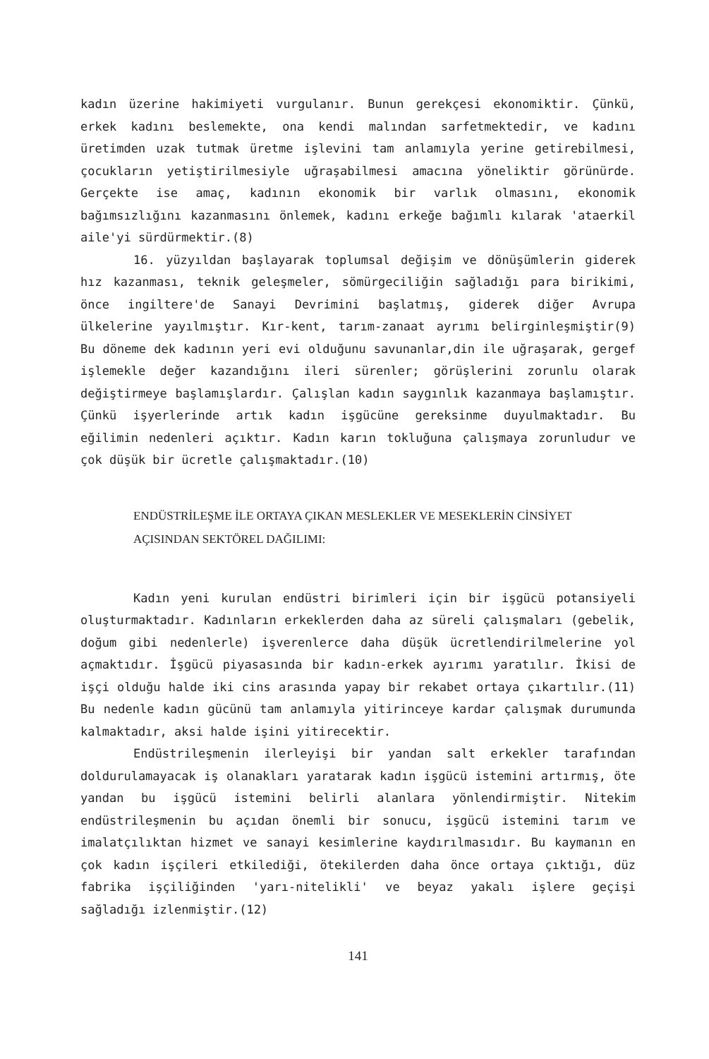kadın üzerine hakimiyeti vurgulanır. Bunun gerekçesi ekonomiktir. Çünkü, erkek kadını beslemekte, ona kendi malından sarfetmektedir, ve kadını üretimden uzak tutmak üretme işlevini tam anlamıyla yerine getirebilmesi, çocukların yetiştirilmesiyle uğraşabilmesi amacına yöneliktir görünürde. Gerçekte ise amaç, kadının ekonomik bir varlık olmasını, ekonomik bağımsızlığını kazanmasını önlemek, kadını erkeğe bağımlı kılarak 'ataerkil aile'yi sürdürmektir.(8)
16. yüzyıldan başlayarak toplumsal değişim ve dönüşümlerin giderek hız kazanması, teknik geleşmeler, sömürgeciliğin sağladığı para birikimi, önce ingiltere'de Sanayi Devrimini başlatmış, giderek diğer Avrupa ülkelerine yayılmıştır. Kır-kent, tarım-zanaat ayrımı belirginleşmiştir(9) Bu döneme dek kadının yeri evi olduğunu savunanlar,din ile uğraşarak, gergef işlemekle değer kazandığını ileri sürenler; görüşlerini zorunlu olarak değiştirmeye başlamışlardır. Çalışlan kadın saygınlık kazanmaya başlamıştır. Çünkü işyerlerinde artık kadın işgücüne gereksinme duyulmaktadır. Bu eğilimin nedenleri açıktır. Kadın karın tokluğuna çalışmaya zorunludur ve çok düşük bir ücretle çalışmaktadır.(10)
ENDÜSTRİLEŞME İLE ORTAYA ÇIKAN MESLEKLER VE MESEKLERİN CİNSİYET
AÇISINDAN SEKTÖREL DAĞILIMI:
Kadın yeni kurulan endüstri birimleri için bir işgücü potansiyeli oluşturmaktadır. Kadınların erkeklerden daha az süreli çalışmaları (gebelik, doğum gibi nedenlerle) işverenlerce daha düşük ücretlendirilmelerine yol açmaktıdır. İşgücü piyasasında bir kadın-erkek ayırımı yaratılır. İkisi de işçi olduğu halde iki cins arasında yapay bir rekabet ortaya çıkartılır.(11) Bu nedenle kadın gücünü tam anlamıyla yitirinceye kardar çalışmak durumunda kalmaktadır, aksi halde işini yitirecektir.
Endüstrileşmenin ilerleyişi bir yandan salt erkekler tarafından doldurulamayacak iş olanakları yaratarak kadın işgücü istemini artırmış, öte yandan bu işgücü istemini belirli alanlara yönlendirmiştir. Nitekim endüstrileşmenin bu açıdan önemli bir sonucu, işgücü istemini tarım ve imalatçılıktan hizmet ve sanayi kesimlerine kaydırılmasıdır. Bu kaymanın en çok kadın işçileri etkilediği, ötekilerden daha önce ortaya çıktığı, düz fabrika işçiliğinden 'yarı-nitelikli' ve beyaz yakalı işlere geçişi sağladığı izlenmiştir.(12)
141